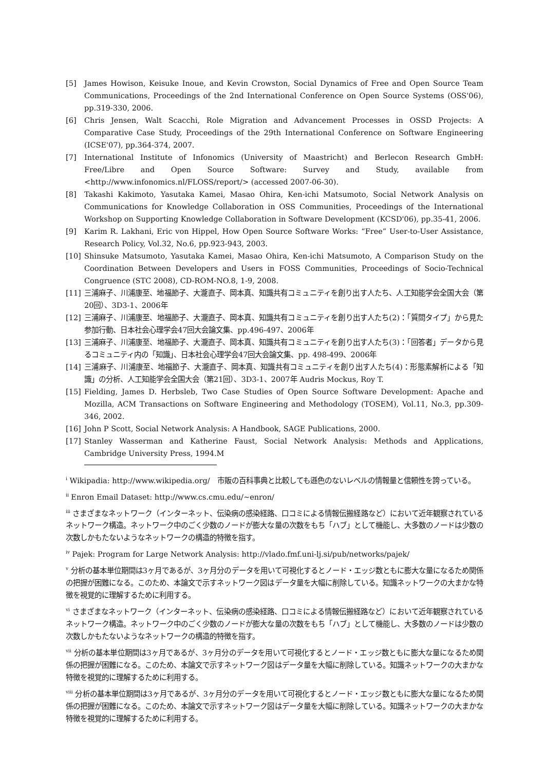[5] James Howison, Keisuke Inoue, and Kevin Crowston, Social Dynamics of Free and Open Source Team Communications, Proceedings of the 2nd International Conference on Open Source Systems (OSS'06), pp.319-330, 2006.
[6] Chris Jensen, Walt Scacchi, Role Migration and Advancement Processes in OSSD Projects: A Comparative Case Study, Proceedings of the 29th International Conference on Software Engineering (ICSE'07), pp.364-374, 2007.
[7] International Institute of Infonomics (University of Maastricht) and Berlecon Research GmbH: Free/Libre and Open Source Software: Survey and Study, available from <http://www.infonomics.nl/FLOSS/report/> (accessed 2007-06-30).
[8] Takashi Kakimoto, Yasutaka Kamei, Masao Ohira, Ken-ichi Matsumoto, Social Network Analysis on Communications for Knowledge Collaboration in OSS Communities, Proceedings of the International Workshop on Supporting Knowledge Collaboration in Software Development (KCSD'06), pp.35-41, 2006.
[9] Karim R. Lakhani, Eric von Hippel, How Open Source Software Works: “Free” User-to-User Assistance, Research Policy, Vol.32, No.6, pp.923-943, 2003.
[10] Shinsuke Matsumoto, Yasutaka Kamei, Masao Ohira, Ken-ichi Matsumoto, A Comparison Study on the Coordination Between Developers and Users in FOSS Communities, Proceedings of Socio-Technical Congruence (STC 2008), CD-ROM-NO.8, 1-9, 2008.
[11] 三浦麻子、川浦康至、地福節子、大瀧直子、岡本真、知識共有コミュニティを創り出す人たち、人工知能学会全国大会（第20回）、3D3-1、2006年
[12] 三浦麻子、川浦康至、地福節子、大瀧直子、岡本真、知識共有コミュニティを創り出す人たち(2)：「質問タイプ」から見た参加行動、日本社会心理学会47回大会論文集、pp.496-497、2006年
[13] 三浦麻子、川浦康至、地福節子、大瀧直子、岡本真、知識共有コミュニティを創り出す人たち(3)：「回答者」データから見るコミュニティ内の「知識」、日本社会心理学会47回大会論文集、pp. 498-499、2006年
[14] 三浦麻子、川浦康至、地福節子、大瀧直子、岡本真、知識共有コミュニティを創り出す人たち(4)：形態素解析による「知識」の分析、人工知能学会全国大会（第21回）、3D3-1、2007年 Audris Mockus, Roy T.
[15] Fielding, James D. Herbsleb, Two Case Studies of Open Source Software Development: Apache and Mozilla, ACM Transactions on Software Engineering and Methodology (TOSEM), Vol.11, No.3, pp.309-346, 2002.
[16] John P Scott, Social Network Analysis: A Handbook, SAGE Publications, 2000.
[17] Stanley Wasserman and Katherine Faust, Social Network Analysis: Methods and Applications, Cambridge University Press, 1994.M
<sup>i</sup> Wikipadia: http://www.wikipedia.org/　市販の百科事典と比較しても遜色のないレベルの情報量と信頼性を誇っている。
<sup>ii</sup> Enron Email Dataset: http://www.cs.cmu.edu/~enron/
<sup>iii</sup> さまざまなネットワーク（インターネット、伝染病の感染経路、口コミによる情報伝搬経路など）において近年観察されているネットワーク構造。ネットワーク中のごく少数のノードが膨大な量の次数をもち「ハブ」として機能し、大多数のノードは少数の次数しかもたないようなネットワークの構造的特徴を指す。
<sup>iv</sup> Pajek: Program for Large Network Analysis: http://vlado.fmf.uni-lj.si/pub/networks/pajek/
<sup>v</sup> 分析の基本単位期間は3ヶ月であるが、3ヶ月分のデータを用いて可視化するとノード・エッジ数ともに膨大な量になるため関係の把握が困難になる。このため、本論文で示すネットワーク図はデータ量を大幅に削除している。知識ネットワークの大まかな特徴を視覚的に理解するために利用する。
<sup>vi</sup> さまざまなネットワーク（インターネット、伝染病の感染経路、口コミによる情報伝搬経路など）において近年観察されているネットワーク構造。ネットワーク中のごく少数のノードが膨大な量の次数をもち「ハブ」として機能し、大多数のノードは少数の次数しかもたないようなネットワークの構造的特徴を指す。
<sup>vii</sup> 分析の基本単位期間は3ヶ月であるが、3ヶ月分のデータを用いて可視化するとノード・エッジ数ともに膨大な量になるため関係の把握が困難になる。このため、本論文で示すネットワーク図はデータ量を大幅に削除している。知識ネットワークの大まかな特徴を視覚的に理解するために利用する。
<sup>viii</sup> 分析の基本単位期間は3ヶ月であるが、3ヶ月分のデータを用いて可視化するとノード・エッジ数ともに膨大な量になるため関係の把握が困難になる。このため、本論文で示すネットワーク図はデータ量を大幅に削除している。知識ネットワークの大まかな特徴を視覚的に理解するために利用する。